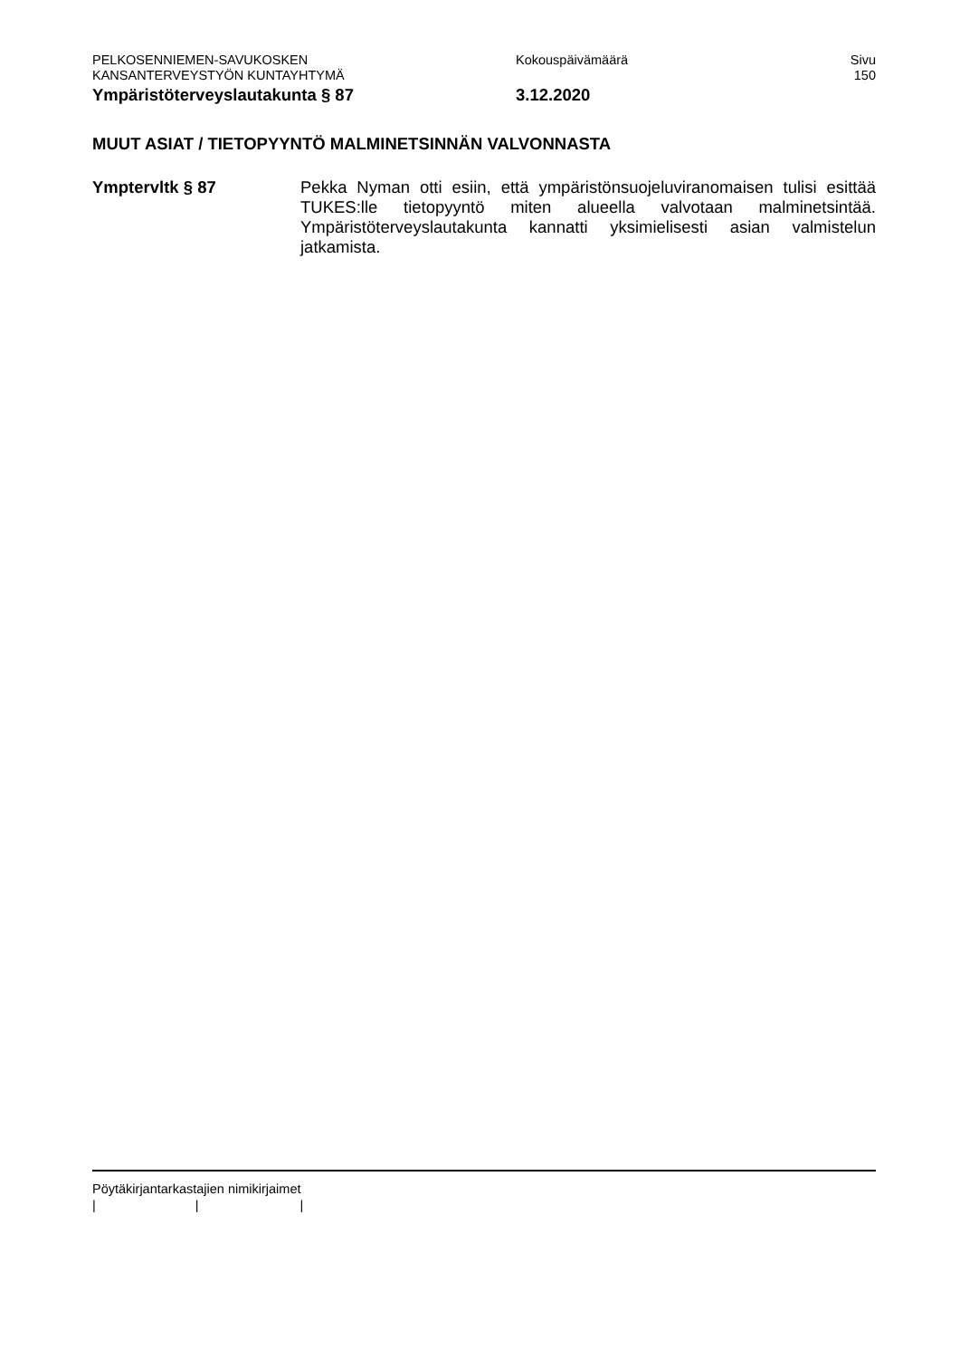PELKOSENNIEMEN-SAVUKOSKEN Kokouspäivämäärä Sivu
KANSANTERVEYSTYÖN KUNTAYHTYMÄ 150
Ympäristöterveyslautakunta § 87 3.12.2020
MUUT ASIAT / TIETOPYYNTÖ MALMINETSINNÄN VALVONNASTA
Ymptervltk § 87 Pekka Nyman otti esiin, että ympäristönsuojeluviranomaisen tulisi esittää TUKES:lle tietopyyntö miten alueella valvotaan malminet­sintää. Ympäristöterveyslautakunta kannatti yksimielisesti asian valmistelun jatkamista.
Pöytäkirjantarkastajien nimikirjaimet
| | |